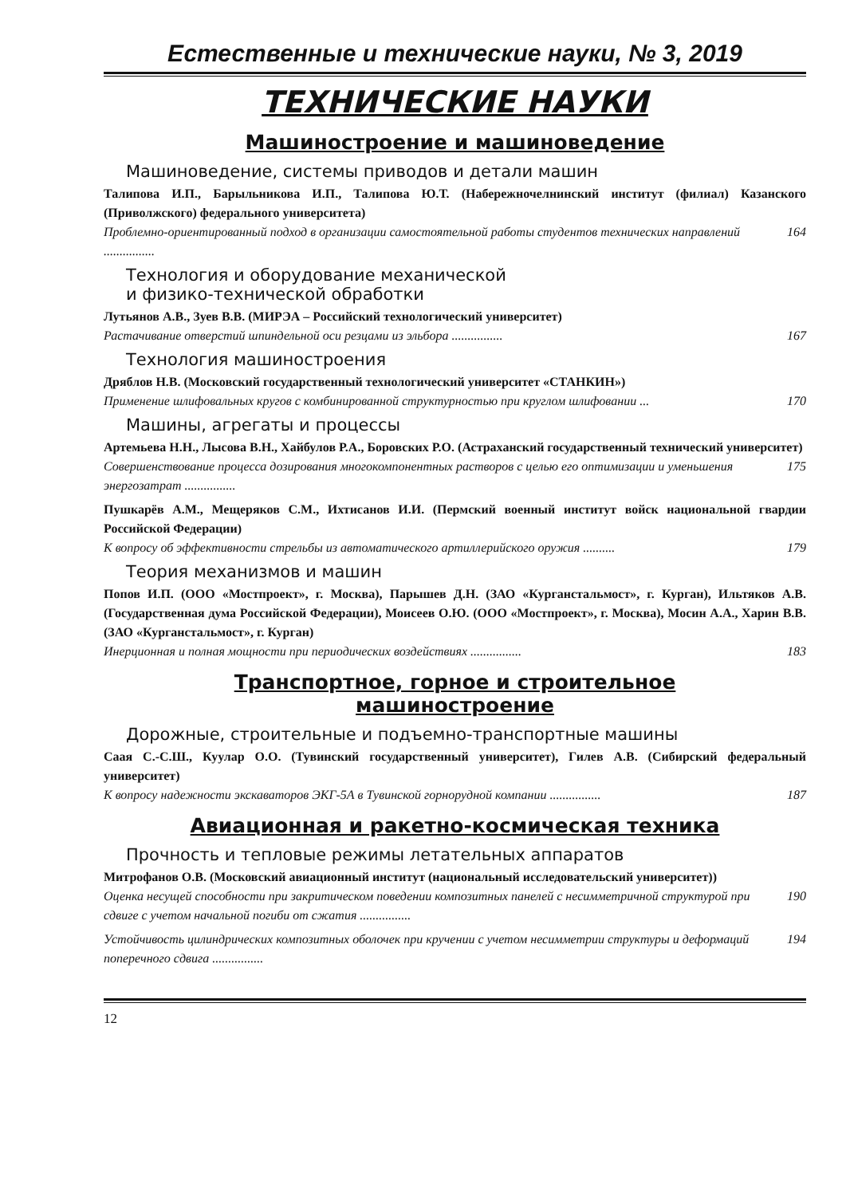Естественные и технические науки, № 3, 2019
ТЕХНИЧЕСКИЕ НАУКИ
Машиностроение и машиноведение
Машиноведение, системы приводов и детали машин
Талипова И.П., Барыльникова И.П., Талипова Ю.Т. (Набережночелнинский институт (филиал) Казанского (Приволжского) федерального университета)
Проблемно-ориентированный подход в организации самостоятельной работы студентов технических направлений ................ 164
Технология и оборудование механической
и физико-технической обработки
Лутьянов А.В., Зуев В.В. (МИРЭА – Российский технологический университет)
Растачивание отверстий шпиндельной оси резцами из эльбора ................ 167
Технология машиностроения
Дряблов Н.В. (Московский государственный технологический университет «СТАНКИН»)
Применение шлифовальных кругов с комбинированной структурностью при круглом шлифовании ... 170
Машины, агрегаты и процессы
Артемьева Н.Н., Лысова В.Н., Хайбулов Р.А., Боровских Р.О. (Астраханский государственный технический университет)
Совершенствование процесса дозирования многокомпонентных растворов с целью его оптимизации и уменьшения энергозатрат ................ 175
Пушкарёв А.М., Мещеряков С.М., Ихтисанов И.И. (Пермский военный институт войск национальной гвардии Российской Федерации)
К вопросу об эффективности стрельбы из автоматического артиллерийского оружия .......... 179
Теория механизмов и машин
Попов И.П. (ООО «Мостпроект», г. Москва), Парышев Д.Н. (ЗАО «Курганстальмост», г. Курган), Ильтяков А.В. (Государственная дума Российской Федерации), Моисеев О.Ю. (ООО «Мостпроект», г. Москва), Мосин А.А., Харин В.В. (ЗАО «Курганстальмост», г. Курган)
Инерционная и полная мощности при периодических воздействиях ................ 183
Транспортное, горное и строительное
машиностроение
Дорожные, строительные и подъемно-транспортные машины
Саая С.-С.Ш., Куулар О.О. (Тувинский государственный университет), Гилев А.В. (Сибирский федеральный университет)
К вопросу надежности экскаваторов ЭКГ-5А в Тувинской горнорудной компании ................ 187
Авиационная и ракетно-космическая техника
Прочность и тепловые режимы летательных аппаратов
Митрофанов О.В. (Московский авиационный институт (национальный исследовательский университет))
Оценка несущей способности при закритическом поведении композитных панелей с несимметричной структурой при сдвиге с учетом начальной погиби от сжатия ................ 190
Устойчивость цилиндрических композитных оболочек при кручении с учетом несимметрии структуры и деформаций поперечного сдвига ................ 194
12